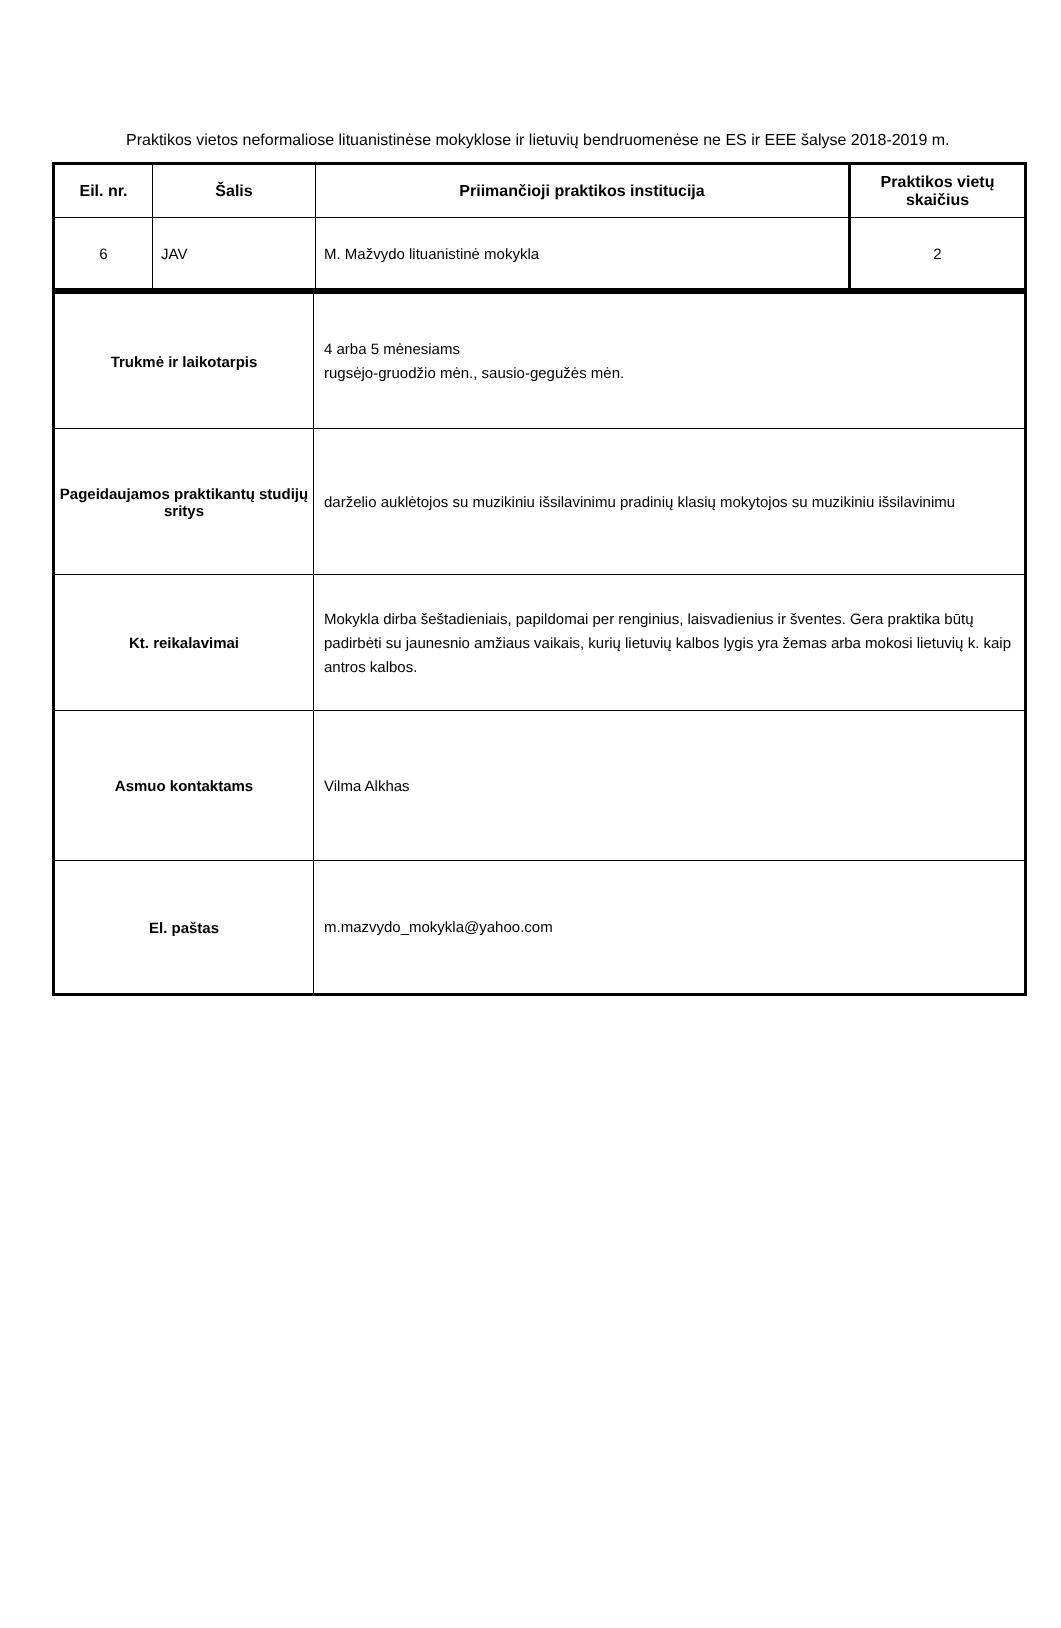Praktikos vietos neformaliose lituanistinėse mokyklose ir lietuvių bendruomenėse ne ES ir EEE šalyse 2018-2019 m.
| Eil. nr. | Šalis | Priimančioji praktikos institucija | Praktikos vietų skaičius |
| --- | --- | --- | --- |
| 6 | JAV | M. Mažvydo lituanistinė mokykla | 2 |
| Trukmė ir laikotarpis | 4 arba 5 mėnesiams rugsėjo-gruodžio mėn., sausio-gegužės mėn. |
| Pageidaujamos praktikantų studijų sritys | darželio auklėtojos su muzikiniu išsilavinimu pradinių klasių mokytojos su muzikiniu išsilavinimu |
| Kt. reikalavimai | Mokykla dirba šeštadieniais, papildomai per renginius, laisvadienius ir šventes. Gera praktika būtų padirbėti su jaunesnio amžiaus vaikais, kurių lietuvių kalbos lygis yra žemas arba mokosi lietuvių k. kaip antros kalbos. |
| Asmuo kontaktams | Vilma Alkhas |
| El. paštas | m.mazvydo_mokykla@yahoo.com |